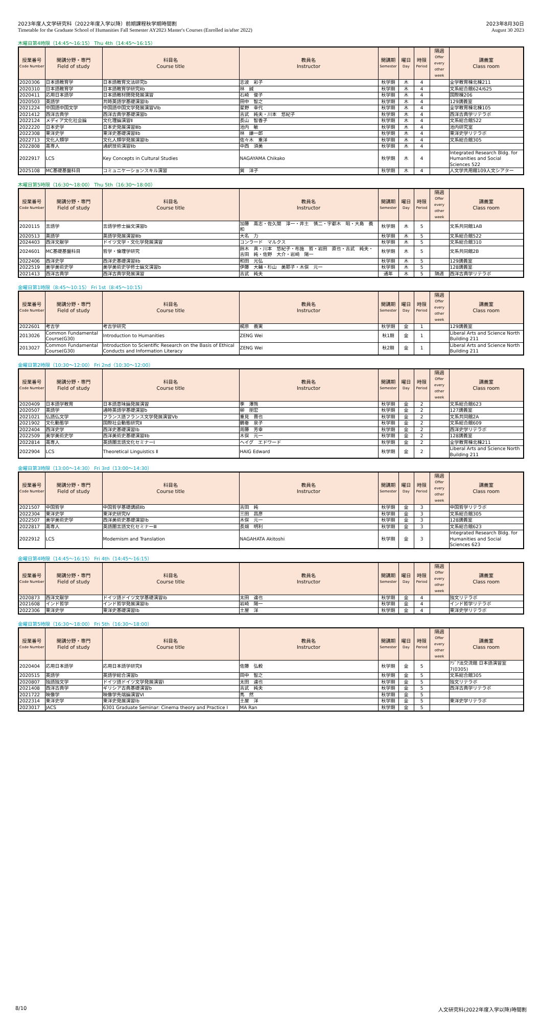2023年度人文学研究科（2022年度入学以降）前期課程秋学期時間割 2023年8月30日
Timetable for the Graduate School of Humanities Fall Semester AY2023 Master's Courses (Enrolled in/after 2022) August 30 2023
木曜日第4時限（14:45～16:15） Thu 4th（14:45～16:15）
| 授業番号 Code Number | 開講分野・専門 Field of study | 科目名 Course title | 教員名 Instructor | 開講期 Semester | 曜日 Day | 時限 Period | 隔週 Offer every other week | 講義室 Class room |
| --- | --- | --- | --- | --- | --- | --- | --- | --- |
| 2020306 | 日本語教育学 | 日本語教育文法研究b | 志波 彩子 | 秋学期 | 木 | 4 | | 全学教育棟北棟211 |
| 2020310 | 日本語教育学 | 日本語教育学研究Ⅱb | 林 誠 | 秋学期 | 木 | 4 | | 文系総合館624/625 |
| 2020411 | 応用日本語学 | 日本語教材開発発展演習 | 石崎 俊子 | 秋学期 | 木 | 4 | | 国際棟206 |
| 2020503 | 英語学 | 共時英語学基礎演習Ⅰb | 田中 智之 | 秋学期 | 木 | 4 | | 129講義室 |
| 2021224 | 中国語中国文学 | 中国語中国文学発展演習Ⅵb | 星野 幸代 | 秋学期 | 木 | 4 | | 全学教育棟北棟105 |
| 2021412 | 西洋古典学 | 西洋古典学基礎演習b | 吉武 純夫・川本 悠紀子 | 秋学期 | 木 | 4 | | 西洋古典学リテラボ |
| 2022124 | メディア文化社会論 | 文化理論演習Ⅱ | 長山 智香子 | 秋学期 | 木 | 4 | | 文系総合館522 |
| 2022220 | 日本史学 | 日本史発展演習Ⅲb | 池内 敏 | 秋学期 | 木 | 4 | | 池内研究室 |
| 2022308 | 東洋史学 | 東洋史基礎演習Ⅱb | 林 謙一郎 | 秋学期 | 木 | 4 | | 東洋史学リテラボ |
| 2022713 | 文化人類学 | 文化人類学発展演習Ⅰb | 佐々木 重洋 | 秋学期 | 木 | 4 | | 文系総合館305 |
| 2022808 | 高専人 | 通訳技術演習Ⅱb | 中西 須美 | 秋学期 | 木 | 4 | | |
| 2022917 | LCS | Key Concepts in Cultural Studies | NAGAYAMA Chikako | 秋学期 | 木 | 4 | | Integrated Research Bldg. for Humanities and Social Sciences 522 |
| 2025108 | MC基礎基盤科目 | コミュニケーションスキル演習 | 巽 洋子 | 秋学期 | 木 | 4 | | 人文学共用館109人文シアター |
木曜日第5時限（16:30～18:00） Thu 5th（16:30～18:00）
| 授業番号 Code Number | 開講分野・専門 Field of study | 科目名 Course title | 教員名 Instructor | 開講期 Semester | 曜日 Day | 時限 Period | 隔週 Offer every other week | 講義室 Class room |
| --- | --- | --- | --- | --- | --- | --- | --- | --- |
| 2020115 | 言語学 | 言語学修士論文演習b | 加藤 高志・佐久間 淳一・井土 慎二・宇都木 昭・大島 義和 | 秋学期 | 木 | 5 | | 文系共同館1AB |
| 2020513 | 英語学 | 英語学発展演習Ⅲb | 大名 力 | 秋学期 | 木 | 5 | | 文系総合館522 |
| 2024403 | 西洋文献学 | ドイツ文学・文化学発展演習 | コンラード マルクス | 秋学期 | 木 | 5 | | 文系総合館310 |
| 2024601 | MC基礎基盤科目 | 哲学・倫理学研究 | 鈴木 真・川本 悠紀子・布施 哲・岩田 直也・吉武 純夫・吉田 純・佐野 大介・岩崎 陽一 | 秋学期 | 木 | 5 | | 文系共同館2B |
| 2022406 | 西洋史学 | 西洋史基礎演習Ⅱb | 和田 光弘 | 秋学期 | 木 | 5 | | 129講義室 |
| 2022519 | 美学美術史学 | 美学美術史学修士論文演習b | 伊藤 大輔・杉山 美耶子・木俣 元一 | 秋学期 | 木 | 5 | | 128講義室 |
| 2021413 | 西洋古典学 | 西洋古典学発展演習 | 吉武 純夫 | 通年 | 木 | 5 | 隔週 | 西洋古典学リテラボ |
金曜日第1時限（8:45～10:15） Fri 1st（8:45～10:15）
| 授業番号 Code Number | 開講分野・専門 Field of study | 科目名 Course title | 教員名 Instructor | 開講期 Semester | 曜日 Day | 時限 Period | 隔週 Offer every other week | 講義室 Class room |
| --- | --- | --- | --- | --- | --- | --- | --- | --- |
| 2022601 | 考古学 | 考古学研究 | 梶原 義実 | 秋学期 | 金 | 1 | | 129講義室 |
| 2013026 | Common Fundamental Course(G30) | Introduction to Humanities | ZENG Wei | 秋1期 | 金 | 1 | | Liberal Arts and Science North Building 211 |
| 2013027 | Common Fundamental Course(G30) | Introduction to Scientific Research on the Basis of Ethical Conducts and Information Literacy | ZENG Wei | 秋2期 | 金 | 1 | | Liberal Arts and Science North Building 211 |
金曜日第2時限（10:30～12:00） Fri 2nd（10:30～12:00）
| 授業番号 Code Number | 開講分野・専門 Field of study | 科目名 Course title | 教員名 Instructor | 開講期 Semester | 曜日 Day | 時限 Period | 隔週 Offer every other week | 講義室 Class room |
| --- | --- | --- | --- | --- | --- | --- | --- | --- |
| 2020409 | 日本語学教育 | 日本語意味論発展演習 | 李 澤熊 | 秋学期 | 金 | 2 | | 文系総合館623 |
| 2020507 | 英語学 | 通時英語学基礎演習b | 柳 朋宏 | 秋学期 | 金 | 2 | | 127講義室 |
| 2021021 | 仏語仏文学 | フランス語フランス文学発展演習Ⅴb | 重見 晋也 | 秋学期 | 金 | 2 | | 文系共同館2A |
| 2021902 | 文化動態学 | 国際社会動態研究Ⅱ | 鶴巻 泉子 | 秋学期 | 金 | 2 | | 文系総合館609 |
| 2022404 | 西洋史学 | 西洋史基礎演習Ⅰb | 周藤 芳幸 | 秋学期 | 金 | 2 | | 西洋史学リテラボ |
| 2022509 | 美学美術史学 | 西洋美術史基礎演習Ⅱb | 木俣 元一 | 秋学期 | 金 | 2 | | 128講義室 |
| 2022814 | 高専人 | 英語圏言語文化セミナーⅠ | ヘイグ エドワード | 秋学期 | 金 | 2 | | 全学教育棟北棟211 |
| 2022904 | LCS | Theoretical Linguistics Ⅱ | HAIG Edward | 秋学期 | 金 | 2 | | Liberal Arts and Science North Building 211 |
金曜日第3時限（13:00～14:30） Fri 3rd（13:00～14:30）
| 授業番号 Code Number | 開講分野・専門 Field of study | 科目名 Course title | 教員名 Instructor | 開講期 Semester | 曜日 Day | 時限 Period | 隔週 Offer every other week | 講義室 Class room |
| --- | --- | --- | --- | --- | --- | --- | --- | --- |
| 2021507 | 中国哲学 | 中国哲学基礎講読Ⅱb | 吉田 純 | 秋学期 | 金 | 3 | | 中国哲学リテラボ |
| 2022304 | 東洋史学 | 東洋史研究Ⅳ | 三田 昌彦 | 秋学期 | 金 | 3 | | 文系総合館305 |
| 2022507 | 美学美術史学 | 西洋美術史基礎演習Ⅰb | 木俣 元一 | 秋学期 | 金 | 3 | | 128講義室 |
| 2022817 | 高専人 | 英語圏言語文化セミナーⅢ | 長畑 明利 | 秋学期 | 金 | 3 | | 文系総合館623 |
| 2022912 | LCS | Modernism and Translation | NAGAHATA Akitoshi | 秋学期 | 金 | 3 | | Integrated Research Bldg. for Humanities and Social Sciences 623 |
金曜日第4時限（14:45～16:15） Fri 4th（14:45～16:15）
| 授業番号 Code Number | 開講分野・専門 Field of study | 科目名 Course title | 教員名 Instructor | 開講期 Semester | 曜日 Day | 時限 Period | 隔週 Offer every other week | 講義室 Class room |
| --- | --- | --- | --- | --- | --- | --- | --- | --- |
| 2020873 | 西洋文献学 | ドイツ語ドイツ文学基礎演習Ⅰb | 太田 達也 | 秋学期 | 金 | 4 | | 独文リテラボ |
| 2021608 | インド哲学 | インド哲学発展演習Ⅰb | 岩崎 陽一 | 秋学期 | 金 | 4 | | インド哲学リテラボ |
| 2022306 | 東洋史学 | 東洋史基礎演習Ⅰb | 土屋 洋 | 秋学期 | 金 | 4 | | 東洋史学リテラボ |
金曜日第5時限（16:30～18:00） Fri 5th（16:30～18:00）
| 授業番号 Code Number | 開講分野・専門 Field of study | 科目名 Course title | 教員名 Instructor | 開講期 Semester | 曜日 Day | 時限 Period | 隔週 Offer every other week | 講義室 Class room |
| --- | --- | --- | --- | --- | --- | --- | --- | --- |
| 2020404 | 応用日本語学 | 応用日本語学研究Ⅱ | 佐藤 弘毅 | 秋学期 | 金 | 5 | | ｱｼﾞｱ法交流館 日本語演習室7(0305) |
| 2020515 | 英語学 | 英語学総合演習b | 田中 智之 | 秋学期 | 金 | 5 | | 文系総合館305 |
| 2020807 | 独語独文学 | ドイツ語ドイツ文学発展演習Ⅰ | 太田 達也 | 秋学期 | 金 | 5 | | 独文リテラボ |
| 2021408 | 西洋古典学 | ギリシア古典基礎演習b | 吉武 純夫 | 秋学期 | 金 | 5 | | 西洋古典学リテラボ |
| 2021722 | 映像学 | 映像学先端論演習Ⅵ | 馬 然 | 秋学期 | 金 | 5 | | |
| 2022314 | 東洋史学 | 東洋史発展演習Ⅰb | 土屋 洋 | 秋学期 | 金 | 5 | | 東洋史学リテラボ |
| 2023017 | JACS | 6301 Graduate Seminar: Cinema theory and Practice I | MA Ran | 秋学期 | 金 | 5 | | |
8/10 人文研究科(2022年度入学以降)時間割